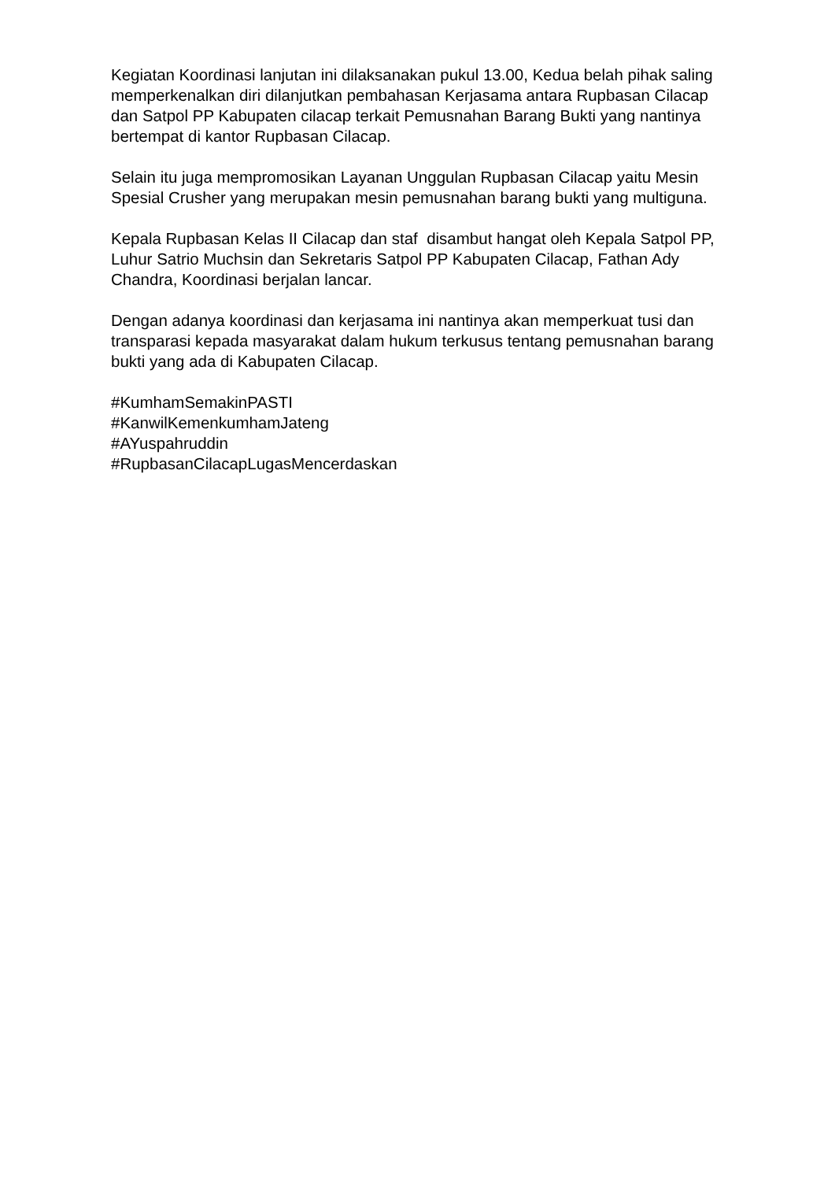Kegiatan Koordinasi lanjutan ini dilaksanakan pukul 13.00, Kedua belah pihak saling memperkenalkan diri dilanjutkan pembahasan Kerjasama antara Rupbasan Cilacap dan Satpol PP Kabupaten cilacap terkait Pemusnahan Barang Bukti yang nantinya bertempat di kantor Rupbasan Cilacap.
Selain itu juga mempromosikan Layanan Unggulan Rupbasan Cilacap yaitu Mesin Spesial Crusher yang merupakan mesin pemusnahan barang bukti yang multiguna.
Kepala Rupbasan Kelas II Cilacap dan staf disambut hangat oleh Kepala Satpol PP, Luhur Satrio Muchsin dan Sekretaris Satpol PP Kabupaten Cilacap, Fathan Ady Chandra, Koordinasi berjalan lancar.
Dengan adanya koordinasi dan kerjasama ini nantinya akan memperkuat tusi dan transparasi kepada masyarakat dalam hukum terkusus tentang pemusnahan barang bukti yang ada di Kabupaten Cilacap.
#KumhamSemakinPASTI
#KanwilKemenkumhamJateng
#AYuspahruddin
#RupbasanCilacapLugasMencerdaskan